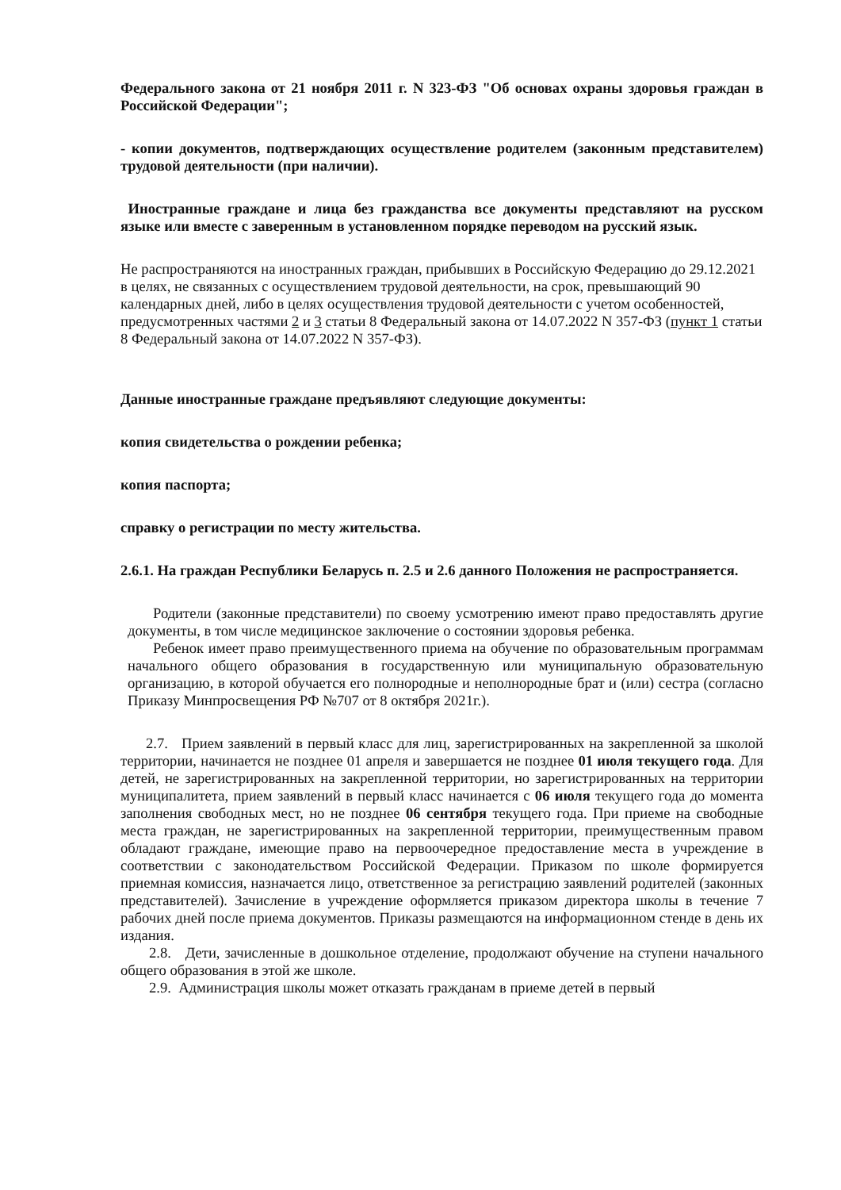Федерального закона от 21 ноября 2011 г. N 323-ФЗ "Об основах охраны здоровья граждан в Российской Федерации";
- копии документов, подтверждающих осуществление родителем (законным представителем) трудовой деятельности (при наличии).
Иностранные граждане и лица без гражданства все документы представляют на русском языке или вместе с заверенным в установленном порядке переводом на русский язык.
Не распространяются на иностранных граждан, прибывших в Российскую Федерацию до 29.12.2021 в целях, не связанных с осуществлением трудовой деятельности, на срок, превышающий 90 календарных дней, либо в целях осуществления трудовой деятельности с учетом особенностей, предусмотренных частями 2 и 3 статьи 8 Федеральный закона от 14.07.2022 N 357-ФЗ (пункт 1 статьи 8 Федеральный закона от 14.07.2022 N 357-ФЗ).
Данные иностранные граждане предъявляют следующие документы:
копия свидетельства о рождении ребенка;
копия паспорта;
справку о регистрации по месту жительства.
2.6.1. На граждан Республики Беларусь п. 2.5 и 2.6 данного Положения не распространяется.
Родители (законные представители) по своему усмотрению имеют право предоставлять другие документы, в том числе медицинское заключение о состоянии здоровья ребенка.
Ребенок имеет право преимущественного приема на обучение по образовательным программам начального общего образования в государственную или муниципальную образовательную организацию, в которой обучается его полнородные и неполнородные брат и (или) сестра (согласно Приказу Минпросвещения РФ №707 от 8 октября 2021г.).
2.7. Прием заявлений в первый класс для лиц, зарегистрированных на закрепленной за школой территории, начинается не позднее 01 апреля и завершается не позднее 01 июля текущего года. Для детей, не зарегистрированных на закрепленной территории, но зарегистрированных на территории муниципалитета, прием заявлений в первый класс начинается с 06 июля текущего года до момента заполнения свободных мест, но не позднее 06 сентября текущего года. При приеме на свободные места граждан, не зарегистрированных на закрепленной территории, преимущественным правом обладают граждане, имеющие право на первоочередное предоставление места в учреждение в соответствии с законодательством Российской Федерации. Приказом по школе формируется приемная комиссия, назначается лицо, ответственное за регистрацию заявлений родителей (законных представителей). Зачисление в учреждение оформляется приказом директора школы в течение 7 рабочих дней после приема документов. Приказы размещаются на информационном стенде в день их издания.
2.8. Дети, зачисленные в дошкольное отделение, продолжают обучение на ступени начального общего образования в этой же школе.
2.9. Администрация школы может отказать гражданам в приеме детей в первый